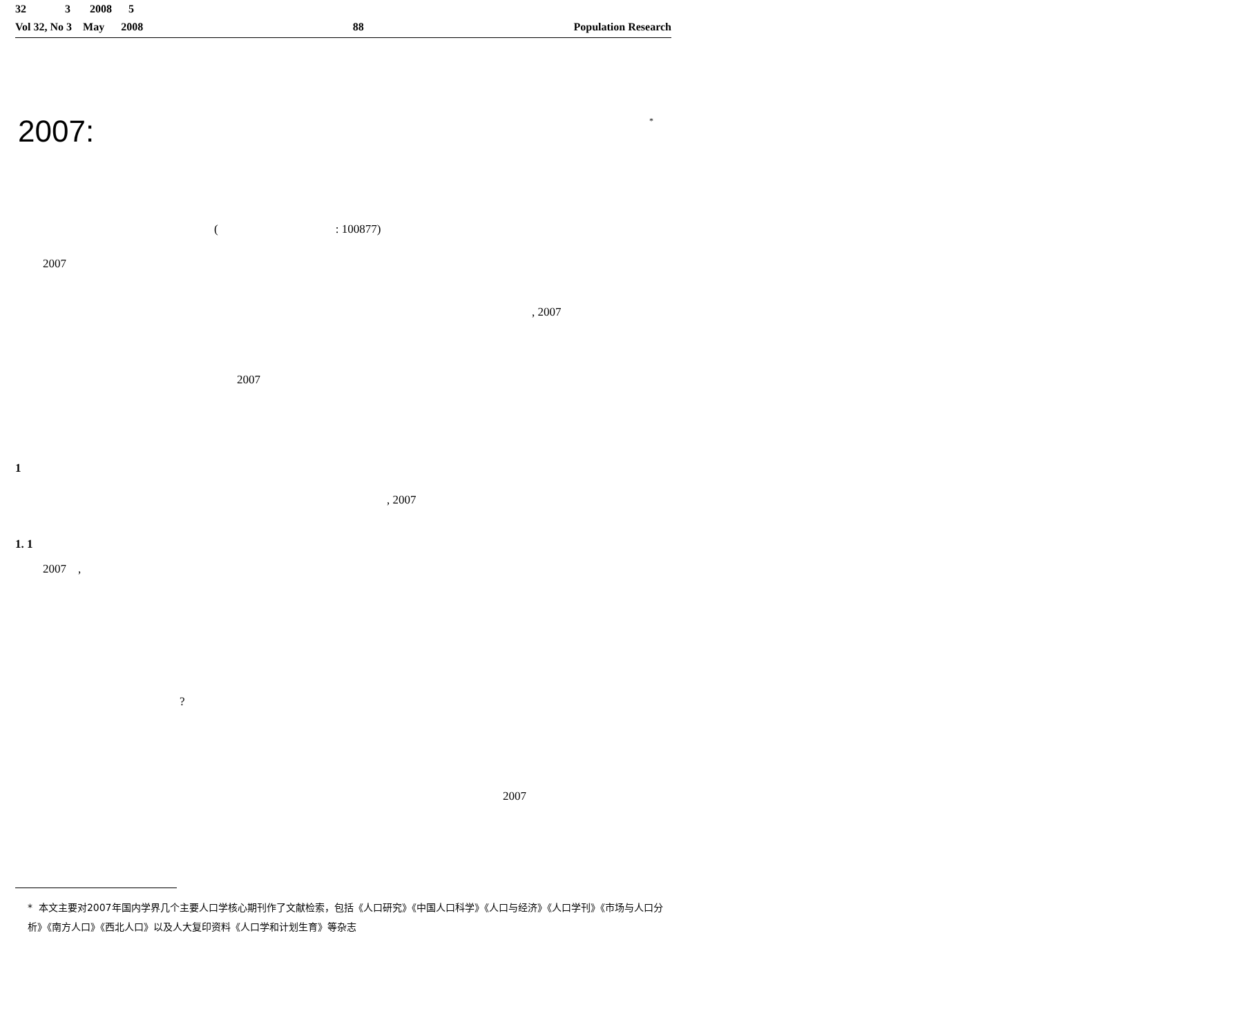32 3 2008 5
Vol 32, No 3 May 2008 88 Population Research
2007: *
( : 100877)
2007
, 2007
2007
1
, 2007
1. 1
2007 ,
?
2007
* 本文主要对2007年国内学界几个主要人口学核心期刊作了文献检索，包括《人口研究》《中国人口科学》《人口与经济》《人口学刊》《市场与人口分析》《南方人口》《西北人口》以及人大复印资料《人口学和计划生育》等杂志